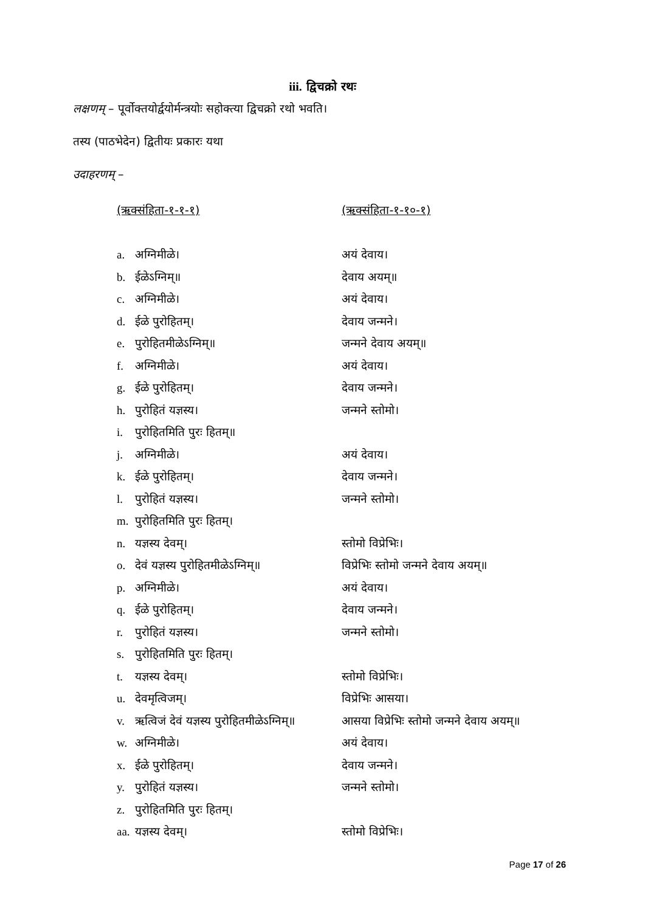iii. द्विचक्रो रथः
लक्षणम् – पूर्वोक्तयोर्द्वयोर्मन्त्रयोः सहोक्त्या द्विचक्रो रथो भवति।
तस्य (पाठभेदेन) द्वितीयः प्रकारः यथा
उदाहरणम् –
| (ऋक्संहिता-१-१-१) | (ऋक्संहिता-१-१०-१) |
| a. अग्निमीळे। | अयं देवाय। |
| b. ईळेऽग्निम्॥ | देवाय अयम्॥ |
| c. अग्निमीळे। | अयं देवाय। |
| d. ईळे पुरोहितम्। | देवाय जन्मने। |
| e. पुरोहितमीळेऽग्निम्॥ | जन्मने देवाय अयम्॥ |
| f. अग्निमीळे। | अयं देवाय। |
| g. ईळे पुरोहितम्। | देवाय जन्मने। |
| h. पुरोहितं यज्ञस्य। | जन्मने स्तोमो। |
| i. पुरोहितमिति पुरः हितम्॥ | |
| j. अग्निमीळे। | अयं देवाय। |
| k. ईळे पुरोहितम्। | देवाय जन्मने। |
| l. पुरोहितं यज्ञस्य। | जन्मने स्तोमो। |
| m. पुरोहितमिति पुरः हितम्। | |
| n. यज्ञस्य देवम्। | स्तोमो विप्रेभिः। |
| o. देवं यज्ञस्य पुरोहितमीळेऽग्निम्॥ | विप्रेभिः स्तोमो जन्मने देवाय अयम्॥ |
| p. अग्निमीळे। | अयं देवाय। |
| q. ईळे पुरोहितम्। | देवाय जन्मने। |
| r. पुरोहितं यज्ञस्य। | जन्मने स्तोमो। |
| s. पुरोहितमिति पुरः हितम्। | |
| t. यज्ञस्य देवम्। | स्तोमो विप्रेभिः। |
| u. देवमृत्विजम्। | विप्रेभिः आसया। |
| v. ऋत्विजं देवं यज्ञस्य पुरोहितमीळेऽग्निम्॥ | आसया विप्रेभिः स्तोमो जन्मने देवाय अयम्॥ |
| w. अग्निमीळे। | अयं देवाय। |
| x. ईळे पुरोहितम्। | देवाय जन्मने। |
| y. पुरोहितं यज्ञस्य। | जन्मने स्तोमो। |
| z. पुरोहितमिति पुरः हितम्। | |
| aa. यज्ञस्य देवम्। | स्तोमो विप्रेभिः। |
Page 17 of 26